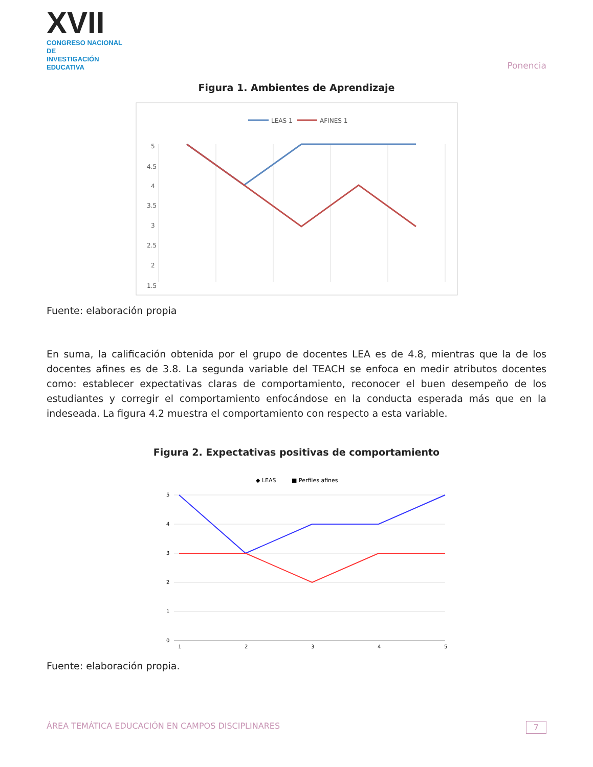XVII
CONGRESO NACIONAL DE
INVESTIGACIÓN EDUCATIVA
Ponencia
Figura 1. Ambientes de Aprendizaje
LEAS 1
AFINES 1
5
4.5
4
3.5
3
2.5
2
1.5
Fuente: elaboración propia
En suma, la calificación obtenida por el grupo de docentes LEA es de 4.8, mientras que la de los docentes afines es de 3.8. La segunda variable del TEACH se enfoca en medir atributos docentes como: establecer expectativas claras de comportamiento, reconocer el buen desempeño de los estudiantes y corregir el comportamiento enfocándose en la conducta esperada más que en la indeseada. La figura 4.2 muestra el comportamiento con respecto a esta variable.
Figura 2. Expectativas positivas de comportamiento
◆ LEAS
■ Perfiles afines
5
4
3
2
1
0
1
2
3
4
5
Fuente: elaboración propia.
ÁREA TEMÁTICA EDUCACIÓN EN CAMPOS DISCIPLINARES 7